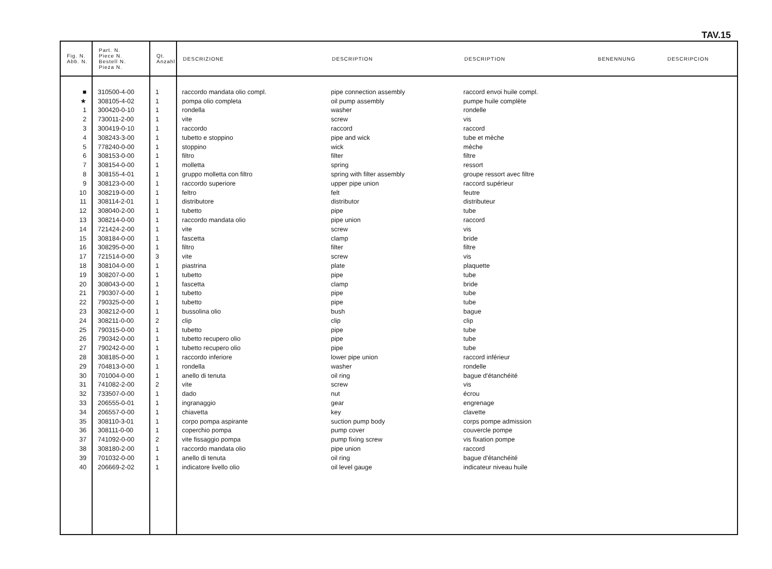TAV.15
| Fig. N. Abb. N. | Part. N. Piece N. Bestell N. Pieza N. | Qt. Anzahl | DESCRIZIONE | DESCRIPTION | DESCRIPTION | BENENNUNG | DESCRIPCION |
| --- | --- | --- | --- | --- | --- | --- | --- |
| ■ | 310500-4-00 | 1 | raccordo mandata olio compl. | pipe connection assembly | raccord envoi huile compl. | | |
| ★ | 308105-4-02 | 1 | pompa olio completa | oil pump assembly | pumpe huile complète | | |
| 1 | 300420-0-10 | 1 | rondella | washer | rondelle | | |
| 2 | 730011-2-00 | 1 | vite | screw | vis | | |
| 3 | 300419-0-10 | 1 | raccordo | raccord | raccord | | |
| 4 | 308243-3-00 | 1 | tubetto e stoppino | pipe and wick | tube et mèche | | |
| 5 | 778240-0-00 | 1 | stoppino | wick | mèche | | |
| 6 | 308153-0-00 | 1 | filtro | filter | filtre | | |
| 7 | 308154-0-00 | 1 | molletta | spring | ressort | | |
| 8 | 308155-4-01 | 1 | gruppo molletta con filtro | spring with filter assembly | groupe ressort avec filtre | | |
| 9 | 308123-0-00 | 1 | raccordo superiore | upper pipe union | raccord supérieur | | |
| 10 | 308219-0-00 | 1 | feltro | felt | feutre | | |
| 11 | 308114-2-01 | 1 | distributore | distributor | distributeur | | |
| 12 | 308040-2-00 | 1 | tubetto | pipe | tube | | |
| 13 | 308214-0-00 | 1 | raccordo mandata olio | pipe union | raccord | | |
| 14 | 721424-2-00 | 1 | vite | screw | vis | | |
| 15 | 308184-0-00 | 1 | fascetta | clamp | bride | | |
| 16 | 308295-0-00 | 1 | filtro | filter | filtre | | |
| 17 | 721514-0-00 | 3 | vite | screw | vis | | |
| 18 | 308104-0-00 | 1 | piastrina | plate | plaquette | | |
| 19 | 308207-0-00 | 1 | tubetto | pipe | tube | | |
| 20 | 308043-0-00 | 1 | fascetta | clamp | bride | | |
| 21 | 790307-0-00 | 1 | tubetto | pipe | tube | | |
| 22 | 790325-0-00 | 1 | tubetto | pipe | tube | | |
| 23 | 308212-0-00 | 1 | bussolina olio | bush | bague | | |
| 24 | 308211-0-00 | 2 | clip | clip | clip | | |
| 25 | 790315-0-00 | 1 | tubetto | pipe | tube | | |
| 26 | 790342-0-00 | 1 | tubetto recupero olio | pipe | tube | | |
| 27 | 790242-0-00 | 1 | tubetto recupero olio | pipe | tube | | |
| 28 | 308185-0-00 | 1 | raccordo inferiore | lower pipe union | raccord inférieur | | |
| 29 | 704813-0-00 | 1 | rondella | washer | rondelle | | |
| 30 | 701004-0-00 | 1 | anello di tenuta | oil ring | bague d'étanchéité | | |
| 31 | 741082-2-00 | 2 | vite | screw | vis | | |
| 32 | 733507-0-00 | 1 | dado | nut | écrou | | |
| 33 | 206555-0-01 | 1 | ingranaggio | gear | engrenage | | |
| 34 | 206557-0-00 | 1 | chiavetta | key | clavette | | |
| 35 | 308110-3-01 | 1 | corpo pompa aspirante | suction pump body | corps pompe admission | | |
| 36 | 308111-0-00 | 1 | coperchio pompa | pump cover | couvercle pompe | | |
| 37 | 741092-0-00 | 2 | vite fissaggio pompa | pump fixing screw | vis fixation pompe | | |
| 38 | 308180-2-00 | 1 | raccordo mandata olio | pipe union | raccord | | |
| 39 | 701032-0-00 | 1 | anello di tenuta | oil ring | bague d'étanchéité | | |
| 40 | 206669-2-02 | 1 | indicatore livello olio | oil level gauge | indicateur niveau huile | | |